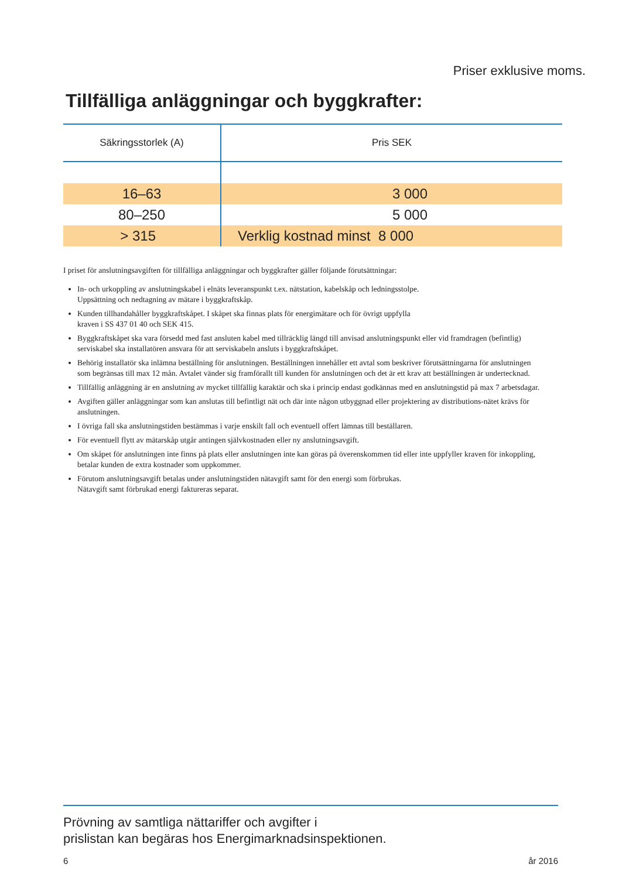Priser exklusive moms.
Tillfälliga anläggningar och byggkrafter:
| Säkringsstorlek (A) | Pris SEK |
| --- | --- |
| 16–63 | 3 000 |
| 80–250 | 5 000 |
| > 315 | Verklig kostnad minst 8 000 |
I priset för anslutningsavgiften för tillfälliga anläggningar och byggkrafter gäller följande förutsättningar:
In- och urkoppling av anslutningskabel i elnäts leveranspunkt t.ex. nätstation, kabelskåp och ledningsstolpe.
Uppsättning och nedtagning av mätare i byggkraftskåp.
Kunden tillhandahåller byggkraftskåpet. I skåpet ska finnas plats för energimätare och för övrigt uppfylla
kraven i SS 437 01 40 och SEK 415.
Byggkraftskåpet ska vara försedd med fast ansluten kabel med tillräcklig längd till anvisad anslutningspunkt eller vid framdragen (befintlig) serviskabel ska installatören ansvara för att serviskabeln ansluts i byggkraftskåpet.
Behörig installatör ska inlämna beställning för anslutningen. Beställningen innehåller ett avtal som beskriver förutsättningarna för anslutningen som begränsas till max 12 mån. Avtalet vänder sig framförallt till kunden för anslutningen och det är ett krav att beställningen är undertecknad.
Tillfällig anläggning är en anslutning av mycket tillfällig karaktär och ska i princip endast godkännas med en anslutningstid på max 7 arbetsdagar.
Avgiften gäller anläggningar som kan anslutas till befintligt nät och där inte någon utbyggnad eller projektering av distributions-nätet krävs för anslutningen.
I övriga fall ska anslutningstiden bestämmas i varje enskilt fall och eventuell offert lämnas till beställaren.
För eventuell flytt av mätarskåp utgår antingen självkostnaden eller ny anslutningsavgift.
Om skåpet för anslutningen inte finns på plats eller anslutningen inte kan göras på överenskommen tid eller inte uppfyller kraven för inkoppling, betalar kunden de extra kostnader som uppkommer.
Förutom anslutningsavgift betalas under anslutningstiden nätavgift samt för den energi som förbrukas.
Nätavgift samt förbrukad energi faktureras separat.
Prövning av samtliga nättariffer och avgifter i
prislistan kan begäras hos Energimarknadsinspektionen.
6 år 2016